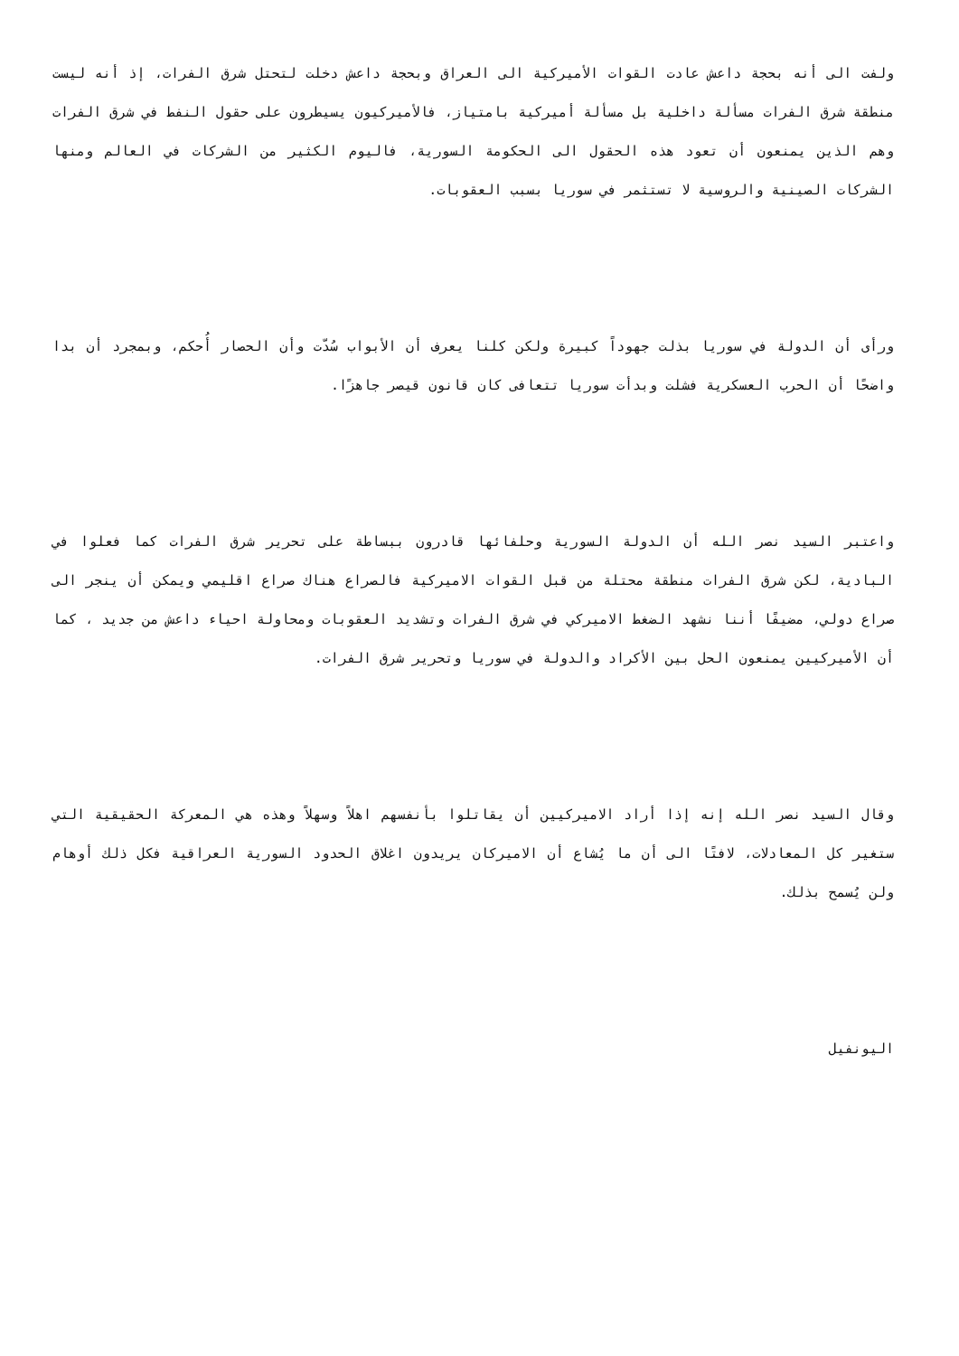ولفت الى أنه بحجة داعش عادت القوات الأميركية الى العراق وبحجة داعش دخلت لتحتل شرق الفرات، إذ أنه ليست منطقة شرق الفرات مسألة داخلية بل مسألة أميركية بامتياز، فالأميركيون يسيطرون على حقول النفط في شرق الفرات وهم الذين يمنعون أن تعود هذه الحقول الى الحكومة السورية، فاليوم الكثير من الشركات في العالم ومنها الشركات الصينية والروسية لا تستثمر في سوريا بسبب العقوبات.
ورأى أن الدولة في سوريا بذلت جهوداً كبيرة ولكن كلنا يعرف أن الأبواب سُدّت وأن الحصار أُحكم، وبمجرد أن بدا واضحًا أن الحرب العسكرية فشلت وبدأت سوريا تتعافى كان قانون قيصر جاهزًا.
واعتبر السيد نصر الله أن الدولة السورية وحلفائها قادرون ببساطة على تحرير شرق الفرات كما فعلوا في البادية، لكن شرق الفرات منطقة محتلة من قبل القوات الاميركية فالصراع هناك صراع اقليمي ويمكن أن ينجر الى صراع دولي، مضيفًا أننا نشهد الضغط الاميركي في شرق الفرات وتشديد العقوبات ومحاولة احياء داعش من جديد ، كما أن الأميركيين يمنعون الحل بين الأكراد والدولة في سوريا وتحرير شرق الفرات.
وقال السيد نصر الله إنه إذا أراد الاميركيين أن يقاتلوا بأنفسهم اهلاً وسهلاً وهذه هي المعركة الحقيقية التي ستغير كل المعادلات، لافتًا الى أن ما يُشاع أن الاميركان يريدون اغلاق الحدود السورية العراقية فكل ذلك أوهام ولن يُسمح بذلك.
اليونفيل